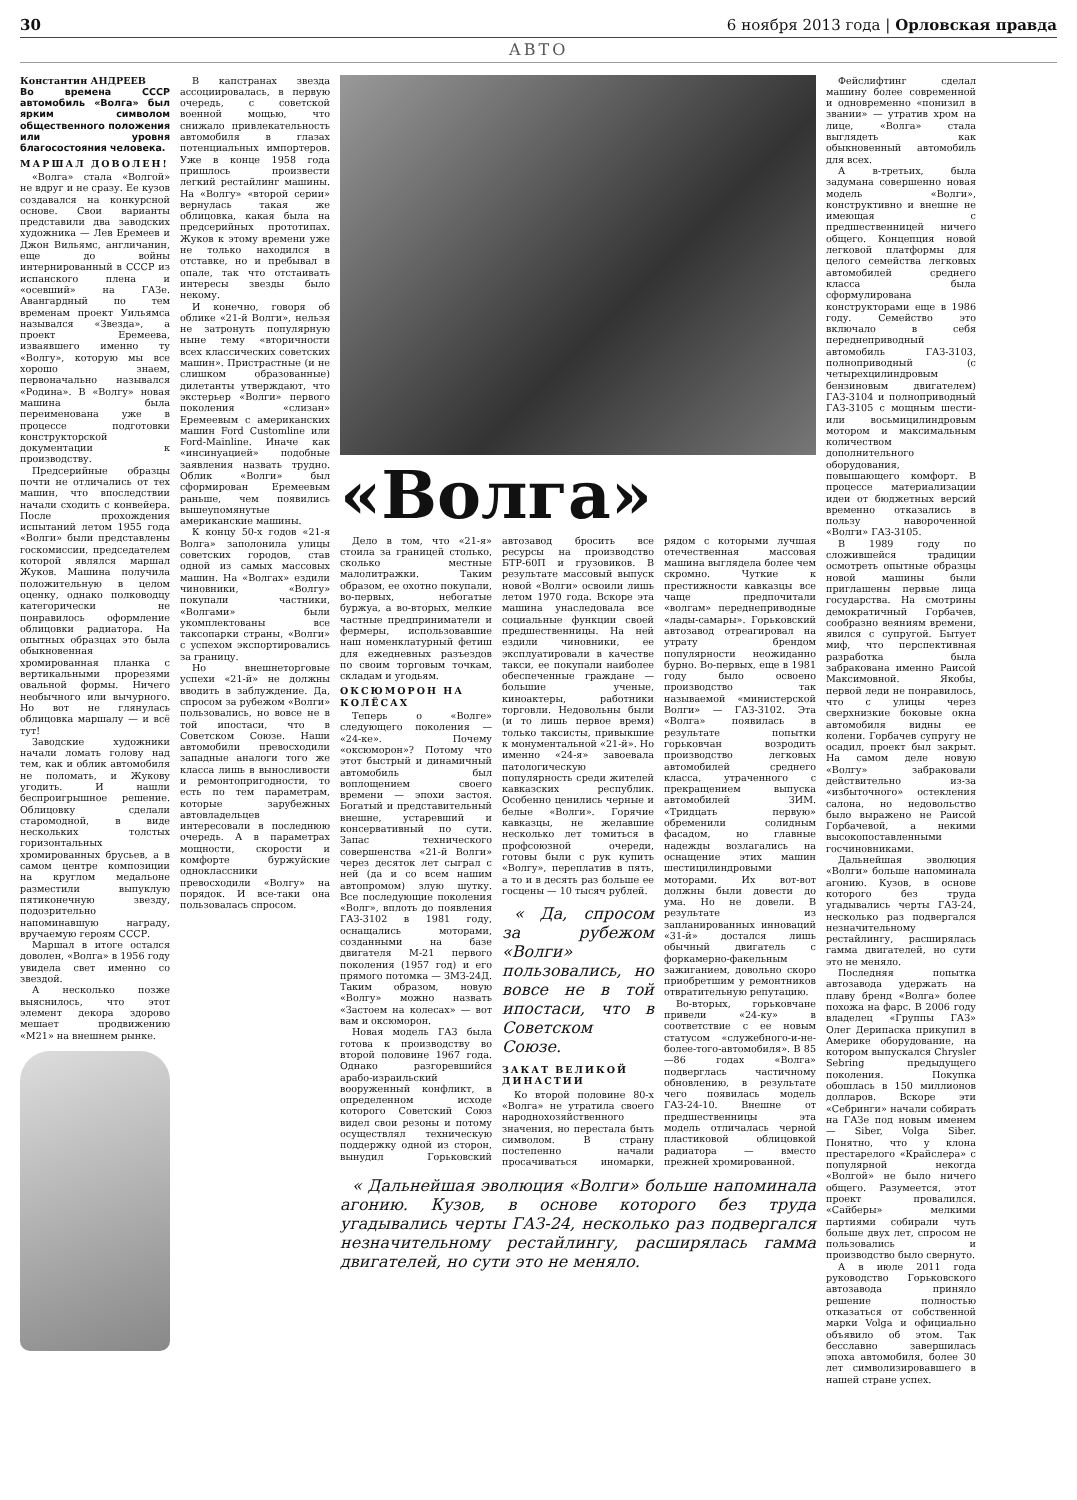30 6 ноября 2013 года | Орловская правда
АВТО
Константин АНДРЕЕВ
Во времена СССР автомобиль «Волга» был ярким символом общественного положения или уровня благосостояния человека.
МАРШАЛ ДОВОЛЕН!
«Волга» стала «Волгой» не вдруг и не сразу. Ее кузов создавался на конкурсной основе. Свои варианты представили два заводских художника — Лев Еремеев и Джон Вильямс, англичанин, еще до войны интернированный в СССР из испанского плена и «осевший» на ГАЗе. Авангардный по тем временам проект Уильямса назывался «Звезда», а проект Еремеева, изваявшего именно ту «Волгу», которую мы все хорошо знаем, первоначально назывался «Родина». В «Волгу» новая машина была переименована уже в процессе подготовки конструкторской документации к производству.
Предсерийные образцы почти не отличались от тех машин, что впоследствии начали сходить с конвейера. После прохождения испытаний летом 1955 года «Волги» были представлены госкомиссии, председателем которой являлся маршал Жуков. Машина получила положительную в целом оценку, однако полководцу категорически не понравилось оформление облицовки радиатора. На опытных образцах это была обыкновенная хромированная планка с вертикальными прорезями овальной формы. Ничего необычного или вычурного. Но вот не глянулась облицовка маршалу — и всё тут!
Заводские художники начали ломать голову над тем, как и облик автомобиля не поломать, и Жукову угодить. И нашли беспроигрышное решение. Облицовку сделали старомодной, в виде нескольких толстых горизонтальных хромированных брусьев, а в самом центре композиции на круглом медальоне разместили выпуклую пятиконечную звезду, подозрительно напоминавшую награду, вручаемую героям СССР.
Маршал в итоге остался доволен, «Волга» в 1956 году увидела свет именно со звездой.
А несколько позже выяснилось, что этот элемент декора здорово мешает продвижению «М21» на внешнем рынке.
В капстранах звезда ассоциировалась, в первую очередь, с советской военной мощью, что снижало привлекательность автомобиля в глазах потенциальных импортеров. Уже в конце 1958 года пришлось произвести легкий рестайлинг машины. На «Волгу» «второй серии» вернулась такая же облицовка, какая была на предсерийных прототипах. Жуков к этому времени уже не только находился в отставке, но и пребывал в опале, так что отстаивать интересы звезды было некому.
И конечно, говоря об облике «21-й Волги», нельзя не затронуть популярную ныне тему «вторичности всех классических советских машин». Пристрастные (и не слишком образованные) дилетанты утверждают, что экстерьер «Волги» первого поколения «слизан» Еремеевым с американских машин Ford Customline или Ford-Mainline. Иначе как «инсинуацией» подобные заявления назвать трудно. Облик «Волги» был сформирован Еремеевым раньше, чем появились вышеупомянутые американские машины.
К концу 50-х годов «21-я Волга» заполонила улицы советских городов, став одной из самых массовых машин. На «Волгах» ездили чиновники, «Волгу» покупали частники, «Волгами» были укомплектованы все таксопарки страны, «Волги» с успехом экспортировались за границу.
Но внешнеторговые успехи «21-й» не должны вводить в заблуждение. Да, спросом за рубежом «Волги» пользовались, но вовсе не в той ипостаси, что в Советском Союзе. Наши автомобили превосходили западные аналоги того же класса лишь в выносливости и ремонтопригодности, то есть по тем параметрам, которые зарубежных автовладельцев интересовали в последнюю очередь. А в параметрах мощности, скорости и комфорте буржуйские одноклассники превосходили «Волгу» на порядок. И все-таки она пользовалась спросом.
«Волга»
Дело в том, что «21-я» стоила за границей столько, сколько местные малолитражки. Таким образом, ее охотно покупали, во-первых, небогатые буржуа, а во-вторых, мелкие частные предприниматели и фермеры, использовавшие наш номенклатурный фетиш для ежедневных разъездов по своим торговым точкам, складам и угодьям.
ОКСЮМОРОН НА КОЛЁСАХ
Теперь о «Волге» следующего поколения — «24-ке». Почему «оксюморон»? Потому что этот быстрый и динамичный автомобиль был воплощением своего времени — эпохи застоя. Богатый и представительный внешне, устаревший и консервативный по сути. Запас технического совершенства «21-й Волги» через десяток лет сыграл с ней (да и со всем нашим автопромом) злую шутку. Все последующие поколения «Волг», вплоть до появления ГАЗ-3102 в 1981 году, оснащались моторами, созданными на базе двигателя М-21 первого поколения (1957 год) и его прямого потомка — ЗМЗ-24Д. Таким образом, новую «Волгу» можно назвать «Застоем на колесах» — вот вам и оксюморон.
Новая модель ГАЗ была готова к производству во второй половине 1967 года. Однако разгоревшийся арабо-израильский вооруженный конфликт, в определенном исходе которого Советский Союз видел свои резоны и потому осуществлял техническую поддержку одной из сторон, вынудил Горьковский автозавод бросить все ресурсы на производство БТР-60П и грузовиков. В результате массовый выпуск новой «Волги» освоили лишь летом 1970 года. Вскоре эта машина унаследовала все социальные функции своей предшественницы. На ней ездили чиновники, ее эксплуатировали в качестве такси, ее покупали наиболее обеспеченные граждане — большие ученые, киноактеры, работники торговли. Недовольны были (и то лишь первое время) только таксисты, привыкшие к монументальной «21-й». Но именно «24-я» завоевала патологическую популярность среди жителей кавказских республик. Особенно ценились черные и белые «Волги». Горячие кавказцы, не желавшие несколько лет томиться в профсоюзной очереди, готовы были с рук купить «Волгу», переплатив в пять, а то и в десять раз больше ее госцены — 10 тысяч рублей.
« Да, спросом за рубежом «Волги» пользовались, но вовсе не в той ипостаси, что в Советском Союзе.
ЗАКАТ ВЕЛИКОЙ ДИНАСТИИ
Ко второй половине 80-х «Волга» не утратила своего народнохозяйственного значения, но перестала быть символом. В страну постепенно начали просачиваться иномарки, рядом с которыми лучшая отечественная массовая машина выглядела более чем скромно. Чуткие к престижности кавказцы все чаще предпочитали «волгам» переднеприводные «лады-самары». Горьковский автозавод отреагировал на утрату брендом популярности неожиданно бурно. Во-первых, еще в 1981 году было освоено производство так называемой «министерской Волги» — ГАЗ-3102. Эта «Волга» появилась в результате попытки горьковчан возродить производство легковых автомобилей среднего класса, утраченного с прекращением выпуска автомобилей ЗИМ. «Тридцать первую» обременили солидным фасадом, но главные надежды возлагались на оснащение этих машин шестицилиндровыми моторами. Их вот-вот должны были довести до ума. Но не довели. В результате из запланированных инноваций «31-й» достался лишь обычный двигатель с форкамерно-факельным зажиганием, довольно скоро приобретшим у ремонтников отвратительную репутацию.
Во-вторых, горьковчане привели «24-ку» в соответствие с ее новым статусом «служебного-и-не-более-того-автомобиля». В 85—86 годах «Волга» подверглась частичному обновлению, в результате чего появилась модель ГАЗ-24-10. Внешне от предшественницы эта модель отличалась черной пластиковой облицовкой радиатора — вместо прежней хромированной.
« Дальнейшая эволюция «Волги» больше напоминала агонию. Кузов, в основе которого без труда угадывались черты ГАЗ-24, несколько раз подвергался незначительному рестайлингу, расширялась гамма двигателей, но сути это не меняло.
Фейслифтинг сделал машину более современной и одновременно «понизил в звании» — утратив хром на лице, «Волга» стала выглядеть как обыкновенный автомобиль для всех.
А в-третьих, была задумана совершенно новая модель «Волги», конструктивно и внешне не имеющая с предшественницей ничего общего. Концепция новой легковой платформы для целого семейства легковых автомобилей среднего класса была сформулирована конструкторами еще в 1986 году. Семейство это включало в себя переднеприводный автомобиль ГАЗ-3103, полноприводный (с четырехцилиндровым бензиновым двигателем) ГАЗ-3104 и полноприводный ГАЗ-3105 с мощным шести- или восьмицилиндровым мотором и максимальным количеством дополнительного оборудования, повышающего комфорт. В процессе материализации идеи от бюджетных версий временно отказались в пользу навороченной «Волги» ГАЗ-3105.
В 1989 году по сложившейся традиции осмотреть опытные образцы новой машины были приглашены первые лица государства. На смотрины демократичный Горбачев, сообразно веяниям времени, явился с супругой. Бытует миф, что перспективная разработка была забракована именно Раисой Максимовной. Якобы, первой леди не понравилось, что с улицы через сверхнизкие боковые окна автомобиля видны ее колени. Горбачев супругу не осадил, проект был закрыт. На самом деле новую «Волгу» забраковали действительно из-за «избыточного» остекления салона, но недовольство было выражено не Раисой Горбачевой, а некими высокопоставленными госчиновниками.
Дальнейшая эволюция «Волги» больше напоминала агонию. Кузов, в основе которого без труда угадывались черты ГАЗ-24, несколько раз подвергался незначительному рестайлингу, расширялась гамма двигателей, но сути это не меняло.
Последняя попытка автозавода удержать на плаву бренд «Волга» более похожа на фарс. В 2006 году владелец «Группы ГАЗ» Олег Дерипаска прикупил в Америке оборудование, на котором выпускался Chrysler Sebring предыдущего поколения. Покупка обошлась в 150 миллионов долларов. Вскоре эти «Себринги» начали собирать на ГАЗе под новым именем — Siber, Volga Siber. Понятно, что у клона престарелого «Крайслера» с популярной некогда «Волгой» не было ничего общего. Разумеется, этот проект провалился. «Сайберы» мелкими партиями собирали чуть больше двух лет, спросом не пользовались и производство было свернуто.
А в июле 2011 года руководство Горьковского автозавода приняло решение полностью отказаться от собственной марки Volga и официально объявило об этом. Так бесславно завершилась эпоха автомобиля, более 30 лет символизировавшего в нашей стране успех.